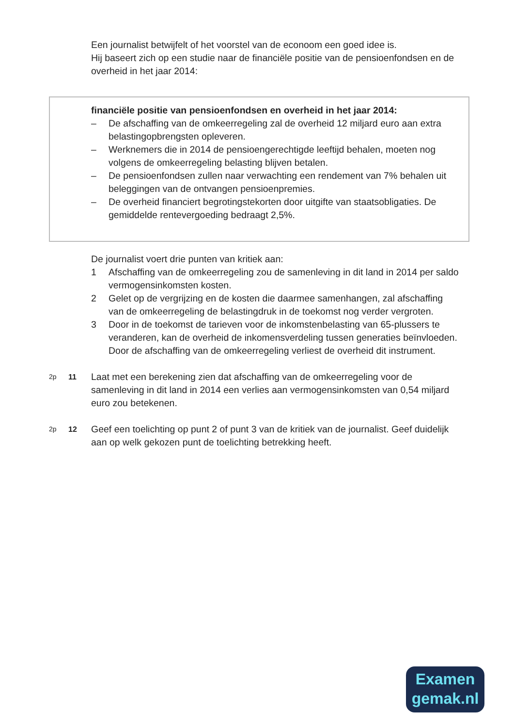Een journalist betwijfelt of het voorstel van de econoom een goed idee is.
Hij baseert zich op een studie naar de financiële positie van de pensioenfondsen en de overheid in het jaar 2014:
financiële positie van pensioenfondsen en overheid in het jaar 2014:
– De afschaffing van de omkeerregeling zal de overheid 12 miljard euro aan extra belastingopbrengsten opleveren.
– Werknemers die in 2014 de pensioengerechtigde leeftijd behalen, moeten nog volgens de omkeerregeling belasting blijven betalen.
– De pensioenfondsen zullen naar verwachting een rendement van 7% behalen uit beleggingen van de ontvangen pensioenpremies.
– De overheid financiert begrotingstekorten door uitgifte van staatsobligaties. De gemiddelde rentevergoeding bedraagt 2,5%.
De journalist voert drie punten van kritiek aan:
1 Afschaffing van de omkeerregeling zou de samenleving in dit land in 2014 per saldo vermogensinkomsten kosten.
2 Gelet op de vergrijzing en de kosten die daarmee samenhangen, zal afschaffing van de omkeerregeling de belastingdruk in de toekomst nog verder vergroten.
3 Door in de toekomst de tarieven voor de inkomstenbelasting van 65-plussers te veranderen, kan de overheid de inkomensverdeling tussen generaties beïnvloeden. Door de afschaffing van de omkeerregeling verliest de overheid dit instrument.
2p 11 Laat met een berekening zien dat afschaffing van de omkeerregeling voor de samenleving in dit land in 2014 een verlies aan vermogensinkomsten van 0,54 miljard euro zou betekenen.
2p 12 Geef een toelichting op punt 2 of punt 3 van de kritiek van de journalist. Geef duidelijk aan op welk gekozen punt de toelichting betrekking heeft.
Examen
gemak.nl